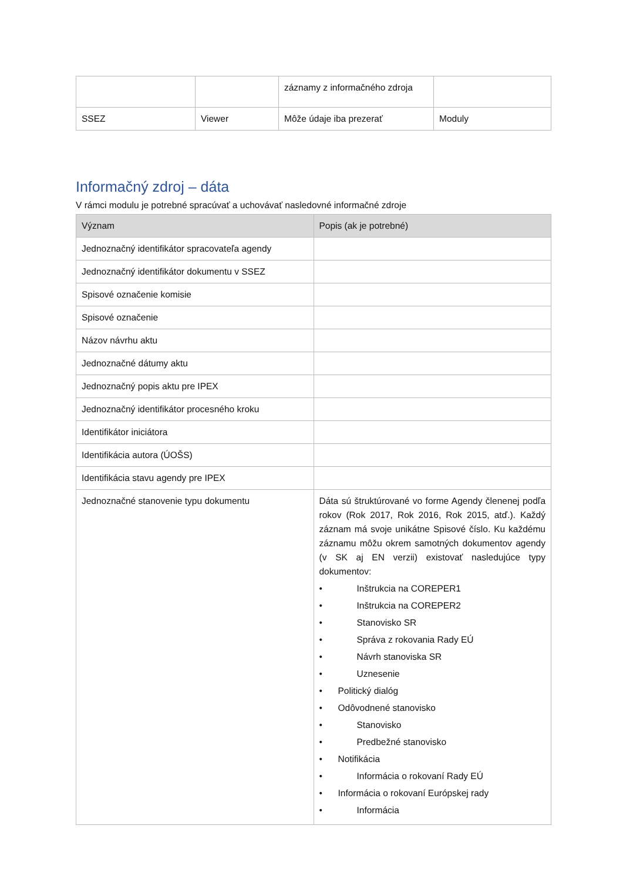| | | záznamy z informačného zdroja | |
| SSEZ | Viewer | Môže údaje iba prezerať | Moduly |
Informačný zdroj – dáta
V rámci modulu je potrebné spracúvať a uchovávať nasledovné informačné zdroje
| Význam | Popis (ak je potrebné) |
| --- | --- |
| Jednoznačný identifikátor spracovateľa agendy | |
| Jednoznačný identifikátor dokumentu v SSEZ | |
| Spisové označenie komisie | |
| Spisové označenie | |
| Názov návrhu aktu | |
| Jednoznačné dátumy aktu | |
| Jednoznačný popis aktu pre IPEX | |
| Jednoznačný identifikátor procesného kroku | |
| Identifikátor iniciátora | |
| Identifikácia autora (ÚOŠS) | |
| Identifikácia stavu agendy pre IPEX | |
| Jednoznačné stanovenie typu dokumentu | Dáta sú štruktúrované vo forme Agendy členenej podľa rokov (Rok 2017, Rok 2016, Rok 2015, atď.). Každý záznam má svoje unikátne Spisové číslo. Ku každému záznamu môžu okrem samotných dokumentov agendy (v SK aj EN verzii) existovať nasledujúce typy dokumentov: • Inštrukcia na COREPER1 • Inštrukcia na COREPER2 • Stanovisko SR • Správa z rokovania Rady EÚ • Návrh stanoviska SR • Uznesenie • Politický dialóg • Odôvodnené stanovisko • Stanovisko • Predbežné stanovisko • Notifikácia • Informácia o rokovaní Rady EÚ • Informácia o rokovaní Európskej rady • Informácia |